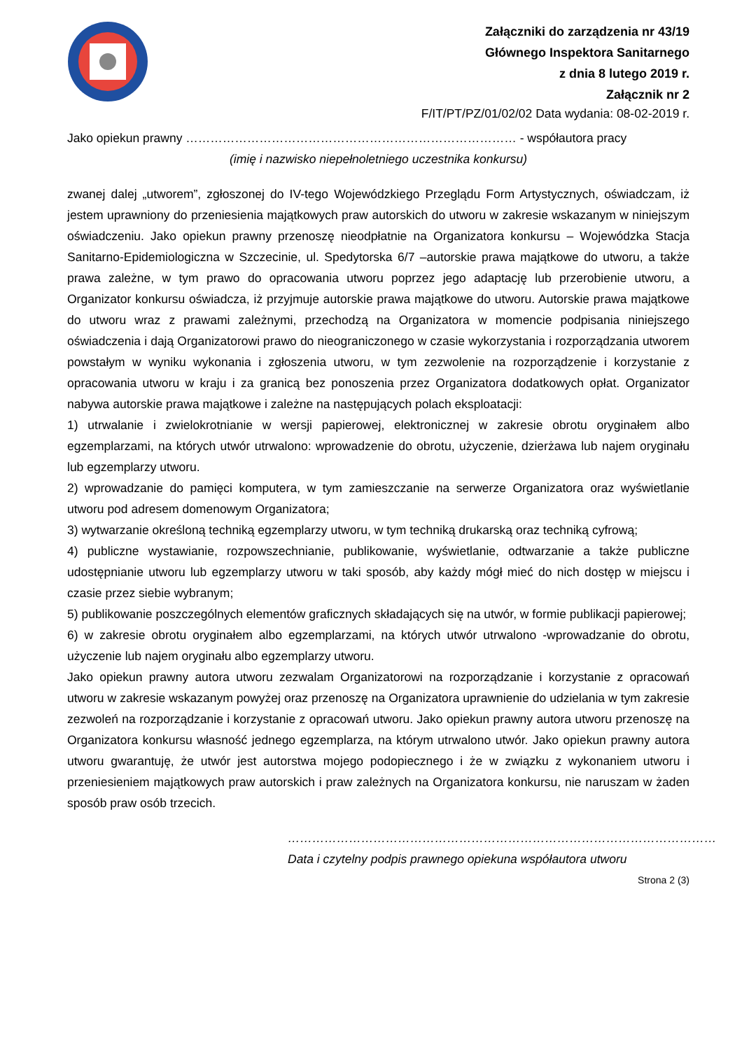Załączniki do zarządzenia nr 43/19
Głównego Inspektora Sanitarnego
z dnia 8 lutego 2019 r.
Załącznik nr 2
F/IT/PT/PZ/01/02/02 Data wydania: 08-02-2019 r.
Jako opiekun prawny ……………………………………………………………………… - współautora pracy
(imię i nazwisko niepełnoletniego uczestnika konkursu)
zwanej dalej „utworem”, zgłoszonej do IV-tego Wojewódzkiego Przeglądu Form Artystycznych, oświadczam, iż jestem uprawniony do przeniesienia majątkowych praw autorskich do utworu w zakresie wskazanym w niniejszym oświadczeniu. Jako opiekun prawny przenoszę nieodpłatnie na Organizatora konkursu – Wojewódzka Stacja Sanitarno-Epidemiologiczna w Szczecinie, ul. Spedytorska 6/7 –autorskie prawa majątkowe do utworu, a także prawa zależne, w tym prawo do opracowania utworu poprzez jego adaptację lub przerobienie utworu, a Organizator konkursu oświadcza, iż przyjmuje autorskie prawa majątkowe do utworu. Autorskie prawa majątkowe do utworu wraz z prawami zależnymi, przechodzą na Organizatora w momencie podpisania niniejszego oświadczenia i dają Organizatorowi prawo do nieograniczonego w czasie wykorzystania i rozporządzania utworem powstałym w wyniku wykonania i zgłoszenia utworu, w tym zezwolenie na rozporządzenie i korzystanie z opracowania utworu w kraju i za granicą bez ponoszenia przez Organizatora dodatkowych opłat. Organizator nabywa autorskie prawa majątkowe i zależne na następujących polach eksploatacji:
1) utrwalanie i zwielokrotnianie w wersji papierowej, elektronicznej w zakresie obrotu oryginałem albo egzemplarzami, na których utwór utrwalono: wprowadzenie do obrotu, użyczenie, dzierżawa lub najem oryginału lub egzemplarzy utworu.
2) wprowadzanie do pamięci komputera, w tym zamieszczanie na serwerze Organizatora oraz wyświetlanie utworu pod adresem domenowym Organizatora;
3) wytwarzanie określoną techniką egzemplarzy utworu, w tym techniką drukarską oraz techniką cyfrową;
4) publiczne wystawianie, rozpowszechnianie, publikowanie, wyświetlanie, odtwarzanie a także publiczne udostępnianie utworu lub egzemplarzy utworu w taki sposób, aby każdy mógł mieć do nich dostęp w miejscu i czasie przez siebie wybranym;
5) publikowanie poszczególnych elementów graficznych składających się na utwór, w formie publikacji papierowej;
6) w zakresie obrotu oryginałem albo egzemplarzami, na których utwór utrwalono -wprowadzanie do obrotu, użyczenie lub najem oryginału albo egzemplarzy utworu.
Jako opiekun prawny autora utworu zezwalam Organizatorowi na rozporządzanie i korzystanie z opracowań utworu w zakresie wskazanym powyżej oraz przenoszę na Organizatora uprawnienie do udzielania w tym zakresie zezwoleń na rozporządzanie i korzystanie z opracowań utworu. Jako opiekun prawny autora utworu przenoszę na Organizatora konkursu własność jednego egzemplarza, na którym utrwalono utwór. Jako opiekun prawny autora utworu gwarantuję, że utwór jest autorstwa mojego podopiecznego i że w związku z wykonaniem utworu i przeniesieniem majątkowych praw autorskich i praw zależnych na Organizatora konkursu, nie naruszam w żaden sposób praw osób trzecich.
……………………………………………………………………………………………
Data i czytelny podpis prawnego opiekuna współautora utworu
Strona 2 (3)